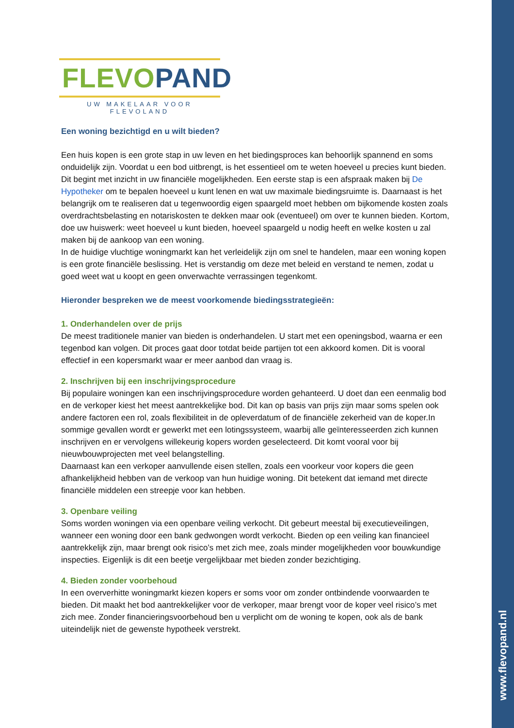www.flevopand.nl
FLEVO PAND
UW MAKELAAR VOOR FLEVOLAND
Een woning bezichtigd en u wilt bieden?
Een huis kopen is een grote stap in uw leven en het biedingsproces kan behoorlijk spannend en soms onduidelijk zijn. Voordat u een bod uitbrengt, is het essentieel om te weten hoeveel u precies kunt bieden. Dit begint met inzicht in uw financiële mogelijkheden. Een eerste stap is een afspraak maken bij De Hypotheker om te bepalen hoeveel u kunt lenen en wat uw maximale biedingsruimte is. Daarnaast is het belangrijk om te realiseren dat u tegenwoordig eigen spaargeld moet hebben om bijkomende kosten zoals overdrachtsbelasting en notariskosten te dekken maar ook (eventueel) om over te kunnen bieden. Kortom, doe uw huiswerk: weet hoeveel u kunt bieden, hoeveel spaargeld u nodig heeft en welke kosten u zal maken bij de aankoop van een woning.
In de huidige vluchtige woningmarkt kan het verleidelijk zijn om snel te handelen, maar een woning kopen is een grote financiële beslissing. Het is verstandig om deze met beleid en verstand te nemen, zodat u goed weet wat u koopt en geen onverwachte verrassingen tegenkomt.
Hieronder bespreken we de meest voorkomende biedingsstrategieën:
1. Onderhandelen over de prijs
De meest traditionele manier van bieden is onderhandelen. U start met een openingsbod, waarna er een tegenbod kan volgen. Dit proces gaat door totdat beide partijen tot een akkoord komen. Dit is vooral effectief in een kopersmarkt waar er meer aanbod dan vraag is.
2. Inschrijven bij een inschrijvingsprocedure
Bij populaire woningen kan een inschrijvingsprocedure worden gehanteerd. U doet dan een eenmalig bod en de verkoper kiest het meest aantrekkelijke bod. Dit kan op basis van prijs zijn maar soms spelen ook andere factoren een rol, zoals flexibiliteit in de opleverdatum of de financiële zekerheid van de koper.In sommige gevallen wordt er gewerkt met een lotingssysteem, waarbij alle geïnteresseerden zich kunnen inschrijven en er vervolgens willekeurig kopers worden geselecteerd. Dit komt vooral voor bij nieuwbouwprojecten met veel belangstelling.
Daarnaast kan een verkoper aanvullende eisen stellen, zoals een voorkeur voor kopers die geen afhankelijkheid hebben van de verkoop van hun huidige woning. Dit betekent dat iemand met directe financiële middelen een streepje voor kan hebben.
3. Openbare veiling
Soms worden woningen via een openbare veiling verkocht. Dit gebeurt meestal bij executieveilingen, wanneer een woning door een bank gedwongen wordt verkocht. Bieden op een veiling kan financieel aantrekkelijk zijn, maar brengt ook risico’s met zich mee, zoals minder mogelijkheden voor bouwkundige inspecties. Eigenlijk is dit een beetje vergelijkbaar met bieden zonder bezichtiging.
4. Bieden zonder voorbehoud
In een oververhitte woningmarkt kiezen kopers er soms voor om zonder ontbindende voorwaarden te bieden. Dit maakt het bod aantrekkelijker voor de verkoper, maar brengt voor de koper veel risico’s met zich mee. Zonder financieringsvoorbehoud ben u verplicht om de woning te kopen, ook als de bank uiteindelijk niet de gewenste hypotheek verstrekt.